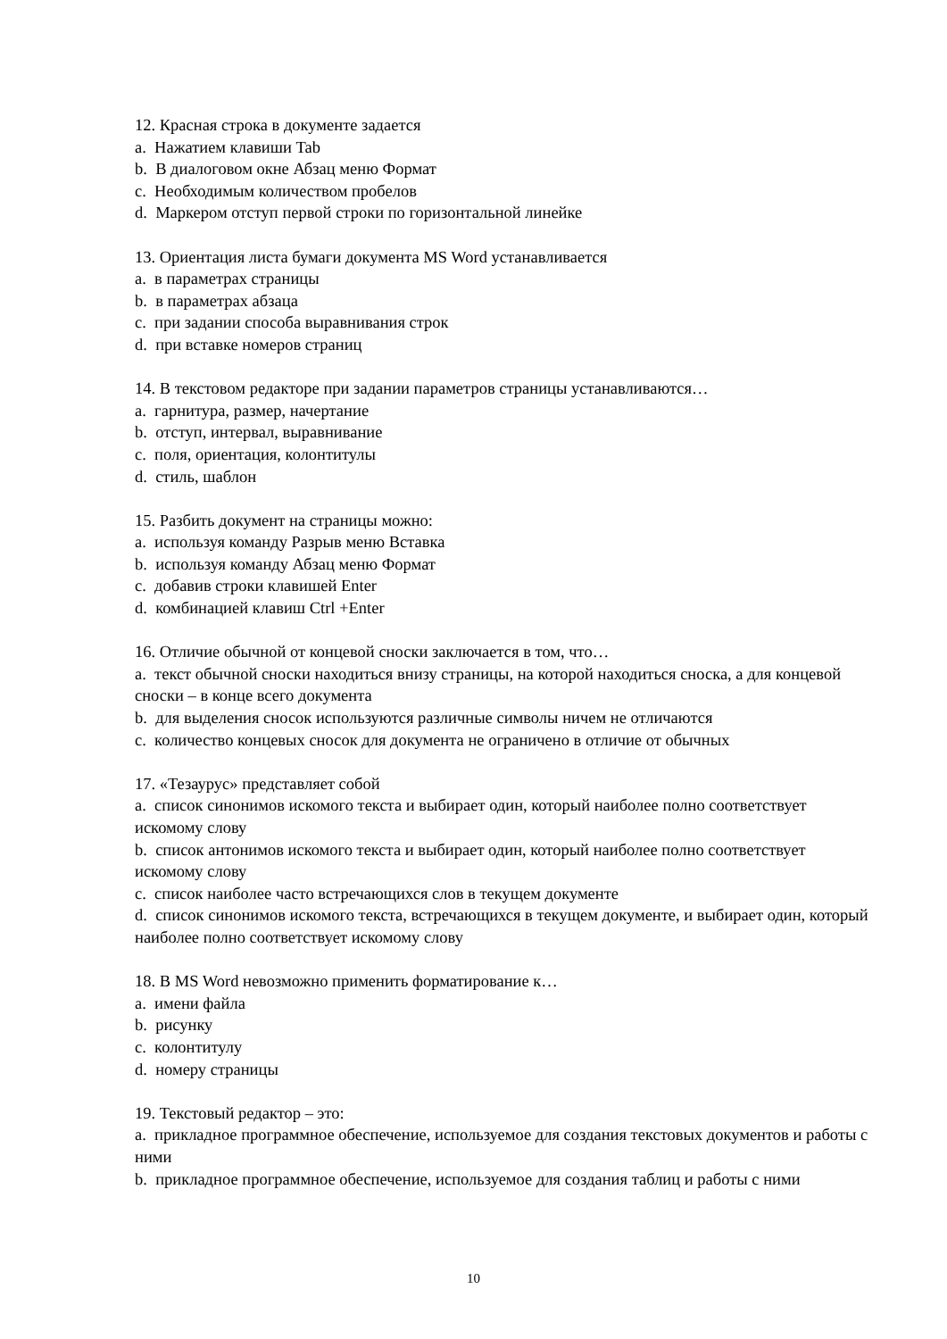12. Красная строка в документе задается
a. Нажатием клавиши Tab
b. В диалоговом окне Абзац меню Формат
c. Необходимым количеством пробелов
d. Маркером отступ первой строки по горизонтальной линейке
13. Ориентация листа бумаги документа MS Word устанавливается
a. в параметрах страницы
b. в параметрах абзаца
c. при задании способа выравнивания строк
d. при вставке номеров страниц
14. В текстовом редакторе при задании параметров страницы устанавливаются…
a. гарнитура, размер, начертание
b. отступ, интервал, выравнивание
c. поля, ориентация, колонтитулы
d. стиль, шаблон
15. Разбить документ на страницы можно:
a. используя команду Разрыв меню Вставка
b. используя команду Абзац меню Формат
c. добавив строки клавишей Enter
d. комбинацией клавиш Ctrl +Enter
16. Отличие обычной от концевой сноски заключается в том, что…
a. текст обычной сноски находиться внизу страницы, на которой находиться сноска, а для концевой сноски – в конце всего документа
b. для выделения сносок используются различные символы ничем не отличаются
c. количество концевых сносок для документа не ограничено в отличие от обычных
17. «Тезаурус» представляет собой
a. список синонимов искомого текста и выбирает один, который наиболее полно соответствует искомому слову
b. список антонимов искомого текста и выбирает один, который наиболее полно соответствует искомому слову
c. список наиболее часто встречающихся слов в текущем документе
d. список синонимов искомого текста, встречающихся в текущем документе, и выбирает один, который наиболее полно соответствует искомому слову
18. В MS Word невозможно применить форматирование к…
a. имени файла
b. рисунку
c. колонтитулу
d. номеру страницы
19. Текстовый редактор – это:
a. прикладное программное обеспечение, используемое для создания текстовых документов и работы с ними
b. прикладное программное обеспечение, используемое для создания таблиц и работы с ними
10